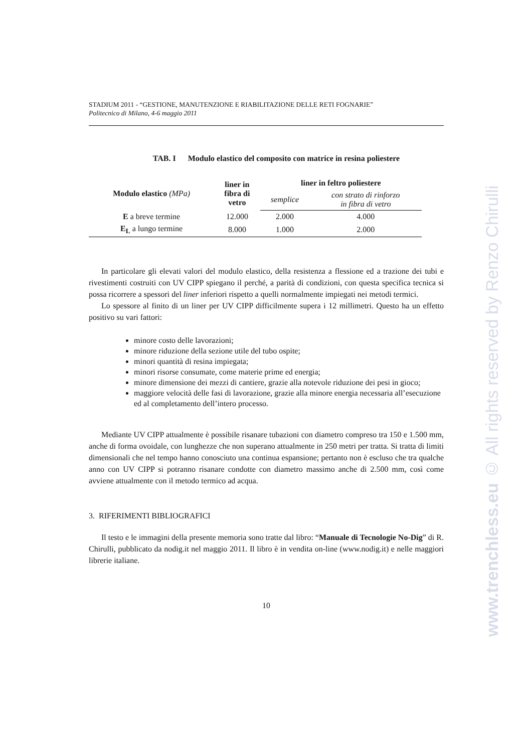www.trenchless.eu © All rights reserved by Renzo Chirulli
STADIUM 2011 - “GESTIONE, MANUTENZIONE E RIABILITAZIONE DELLE RETI FOGNARIE”
Politecnico di Milano, 4-6 maggio 2011
TAB. I Modulo elastico del composito con matrice in resina poliestere
| Modulo elastico (MPa) | liner in fibra di vetro | liner in feltro poliestere | |
| --- | --- | --- | --- |
| | | semplice | con strato di rinforzo in fibra di vetro |
| E a breve termine | 12.000 | 2.000 | 4.000 |
| E<sub>L</sub> a lungo termine | 8.000 | 1.000 | 2.000 |
In particolare gli elevati valori del modulo elastico, della resistenza a flessione ed a trazione dei tubi e rivestimenti costruiti con UV CIPP spiegano il perché, a parità di condizioni, con questa specifica tecnica si possa ricorrere a spessori del liner inferiori rispetto a quelli normalmente impiegati nei metodi termici.
Lo spessore al finito di un liner per UV CIPP difficilmente supera i 12 millimetri. Questo ha un effetto positivo su vari fattori:
minore costo delle lavorazioni;
minore riduzione della sezione utile del tubo ospite;
minori quantità di resina impiegata;
minori risorse consumate, come materie prime ed energia;
minore dimensione dei mezzi di cantiere, grazie alla notevole riduzione dei pesi in gioco;
maggiore velocità delle fasi di lavorazione, grazie alla minore energia necessaria all’esecuzione ed al completamento dell’intero processo.
Mediante UV CIPP attualmente è possibile risanare tubazioni con diametro compreso tra 150 e 1.500 mm, anche di forma ovoidale, con lunghezze che non superano attualmente in 250 metri per tratta. Si tratta di limiti dimensionali che nel tempo hanno conosciuto una continua espansione; pertanto non è escluso che tra qualche anno con UV CIPP si potranno risanare condotte con diametro massimo anche di 2.500 mm, così come avviene attualmente con il metodo termico ad acqua.
3. RIFERIMENTI BIBLIOGRAFICI
Il testo e le immagini della presente memoria sono tratte dal libro: “Manuale di Tecnologie No-Dig” di R. Chirulli, pubblicato da nodig.it nel maggio 2011. Il libro è in vendita on-line (www.nodig.it) e nelle maggiori librerie italiane.
10